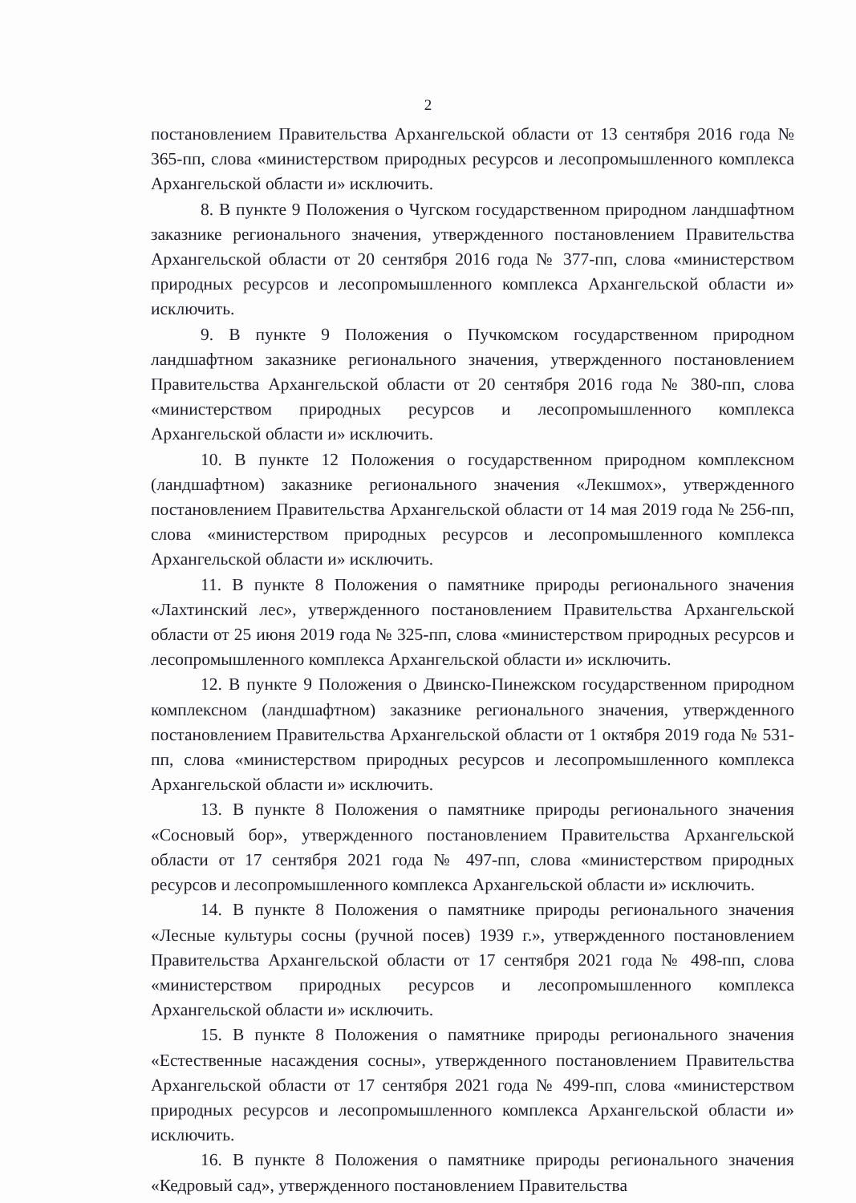2
постановлением Правительства Архангельской области от 13 сентября 2016 года № 365-пп, слова «министерством природных ресурсов и лесопромышленного комплекса Архангельской области и» исключить.
8. В пункте 9 Положения о Чугском государственном природном ландшафтном заказнике регионального значения, утвержденного постановлением Правительства Архангельской области от 20 сентября 2016 года № 377-пп, слова «министерством природных ресурсов и лесопромышленного комплекса Архангельской области и» исключить.
9. В пункте 9 Положения о Пучкомском государственном природном ландшафтном заказнике регионального значения, утвержденного постановлением Правительства Архангельской области от 20 сентября 2016 года № 380-пп, слова «министерством природных ресурсов и лесопромышленного комплекса Архангельской области и» исключить.
10. В пункте 12 Положения о государственном природном комплексном (ландшафтном) заказнике регионального значения «Лекшмох», утвержденного постановлением Правительства Архангельской области от 14 мая 2019 года № 256-пп, слова «министерством природных ресурсов и лесопромышленного комплекса Архангельской области и» исключить.
11. В пункте 8 Положения о памятнике природы регионального значения «Лахтинский лес», утвержденного постановлением Правительства Архангельской области от 25 июня 2019 года № 325-пп, слова «министерством природных ресурсов и лесопромышленного комплекса Архангельской области и» исключить.
12. В пункте 9 Положения о Двинско-Пинежском государственном природном комплексном (ландшафтном) заказнике регионального значения, утвержденного постановлением Правительства Архангельской области от 1 октября 2019 года № 531-пп, слова «министерством природных ресурсов и лесопромышленного комплекса Архангельской области и» исключить.
13. В пункте 8 Положения о памятнике природы регионального значения «Сосновый бор», утвержденного постановлением Правительства Архангельской области от 17 сентября 2021 года № 497-пп, слова «министерством природных ресурсов и лесопромышленного комплекса Архангельской области и» исключить.
14. В пункте 8 Положения о памятнике природы регионального значения «Лесные культуры сосны (ручной посев) 1939 г.», утвержденного постановлением Правительства Архангельской области от 17 сентября 2021 года № 498-пп, слова «министерством природных ресурсов и лесопромышленного комплекса Архангельской области и» исключить.
15. В пункте 8 Положения о памятнике природы регионального значения «Естественные насаждения сосны», утвержденного постановлением Правительства Архангельской области от 17 сентября 2021 года № 499-пп, слова «министерством природных ресурсов и лесопромышленного комплекса Архангельской области и» исключить.
16. В пункте 8 Положения о памятнике природы регионального значения «Кедровый сад», утвержденного постановлением Правительства